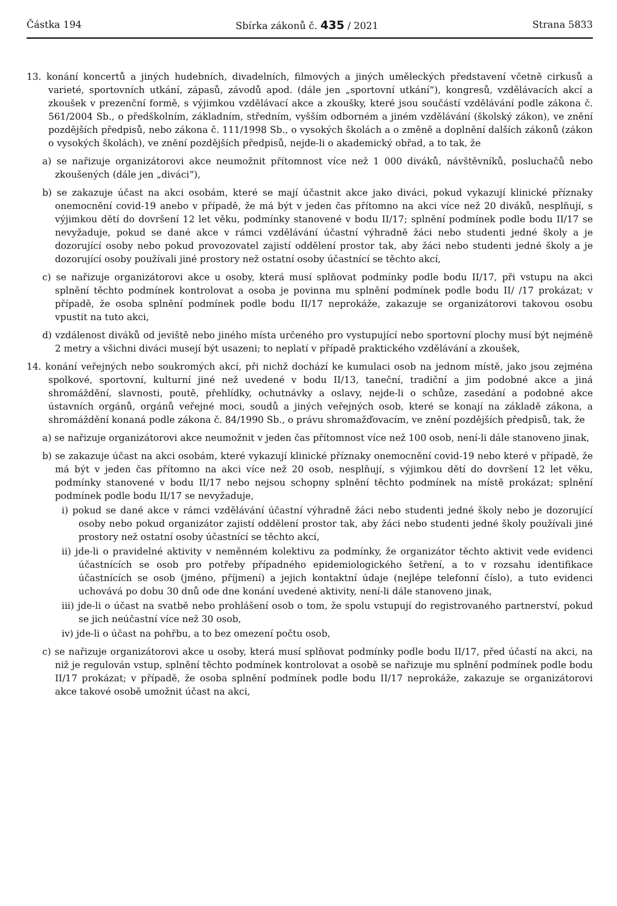Částka 194 Sbírka zákonů č. 435 / 2021 Strana 5833
13. konání koncertů a jiných hudebních, divadelních, filmových a jiných uměleckých představení včetně cirkusů a varieté, sportovních utkání, zápasů, závodů apod. (dále jen „sportovní utkání“), kongresů, vzdělávacích akcí a zkoušek v prezenční formě, s výjimkou vzdělávací akce a zkoušky, které jsou součástí vzdělávání podle zákona č. 561/2004 Sb., o předškolním, základním, středním, vyšším odborném a jiném vzdělávání (školský zákon), ve znění pozdějších předpisů, nebo zákona č. 111/1998 Sb., o vysokých školách a o změně a doplnění dalších zákonů (zákon o vysokých školách), ve znění pozdějších předpisů, nejde-li o akademický obřad, a to tak, že
a) se nařizuje organizátorovi akce neumožnit přítomnost více než 1 000 diváků, návštěvníků, posluchačů nebo zkoušených (dále jen „diváci“),
b) se zakazuje účast na akci osobám, které se mají účastnit akce jako diváci, pokud vykazují klinické příznaky onemocnění covid-19 anebo v případě, že má být v jeden čas přítomno na akci více než 20 diváků, nesplňují, s výjimkou dětí do dovršení 12 let věku, podmínky stanovené v bodu II/17; splnění podmínek podle bodu II/17 se nevyžaduje, pokud se dané akce v rámci vzdělávání účastní výhradně žáci nebo studenti jedné školy a je dozorující osoby nebo pokud provozovatel zajistí oddělení prostor tak, aby žáci nebo studenti jedné školy a je dozorující osoby používali jiné prostory než ostatní osoby účastnící se těchto akcí,
c) se nařizuje organizátorovi akce u osoby, která musí splňovat podmínky podle bodu II/17, při vstupu na akci splnění těchto podmínek kontrolovat a osoba je povinna mu splnění podmínek podle bodu II/ /17 prokázat; v případě, že osoba splnění podmínek podle bodu II/17 neprokáže, zakazuje se organizátorovi takovou osobu vpustit na tuto akci,
d) vzdálenost diváků od jeviště nebo jiného místa určeného pro vystupující nebo sportovní plochy musí být nejméně 2 metry a všichni diváci musejí být usazeni; to neplatí v případě praktického vzdělávání a zkoušek,
14. konání veřejných nebo soukromých akcí, při nichž dochází ke kumulaci osob na jednom místě, jako jsou zejména spolkové, sportovní, kulturní jiné než uvedené v bodu II/13, taneční, tradiční a jim podobné akce a jiná shromáždění, slavnosti, poutě, přehlídky, ochutnávky a oslavy, nejde-li o schůze, zasedání a podobné akce ústavních orgánů, orgánů veřejné moci, soudů a jiných veřejných osob, které se konají na základě zákona, a shromáždění konaná podle zákona č. 84/1990 Sb., o právu shromažďovacím, ve znění pozdějších předpisů, tak, že
a) se nařizuje organizátorovi akce neumožnit v jeden čas přítomnost více než 100 osob, není-li dále stanoveno jinak,
b) se zakazuje účast na akci osobám, které vykazují klinické příznaky onemocnění covid-19 nebo které v případě, že má být v jeden čas přítomno na akci více než 20 osob, nesplňují, s výjimkou dětí do dovršení 12 let věku, podmínky stanovené v bodu II/17 nebo nejsou schopny splnění těchto podmínek na místě prokázat; splnění podmínek podle bodu II/17 se nevyžaduje,
i) pokud se dané akce v rámci vzdělávání účastní výhradně žáci nebo studenti jedné školy nebo je dozorující osoby nebo pokud organizátor zajistí oddělení prostor tak, aby žáci nebo studenti jedné školy používali jiné prostory než ostatní osoby účastnící se těchto akcí,
ii) jde-li o pravidelné aktivity v neměnném kolektivu za podmínky, že organizátor těchto aktivit vede evidenci účastnících se osob pro potřeby případného epidemiologického šetření, a to v rozsahu identifikace účastnících se osob (jméno, příjmení) a jejich kontaktní údaje (nejlépe telefonní číslo), a tuto evidenci uchovává po dobu 30 dnů ode dne konání uvedené aktivity, není-li dále stanoveno jinak,
iii) jde-li o účast na svatbě nebo prohlášení osob o tom, že spolu vstupují do registrovaného partnerství, pokud se jich neúčastní více než 30 osob,
iv) jde-li o účast na pohřbu, a to bez omezení počtu osob,
c) se nařizuje organizátorovi akce u osoby, která musí splňovat podmínky podle bodu II/17, před účastí na akci, na niž je regulován vstup, splnění těchto podmínek kontrolovat a osobě se nařizuje mu splnění podmínek podle bodu II/17 prokázat; v případě, že osoba splnění podmínek podle bodu II/17 neprokáže, zakazuje se organizátorovi akce takové osobě umožnit účast na akci,